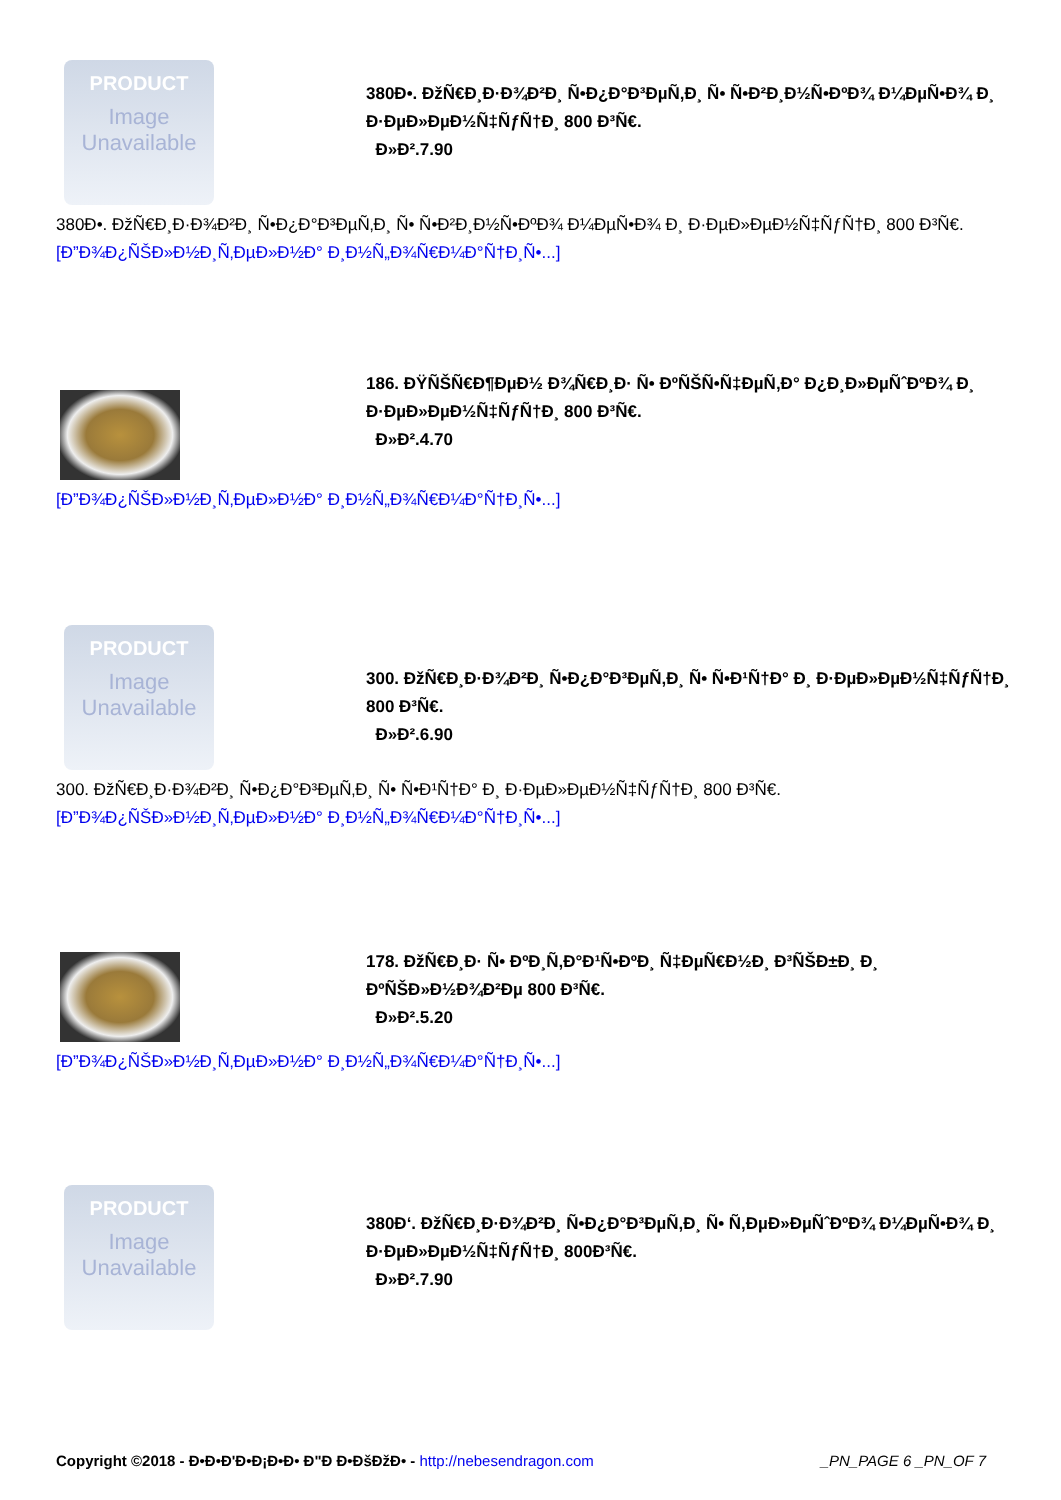PRODUCT
Image
Unavailable
380Ð•. ÐžÑ€Ð¸Ð·Ð¾Ð²Ð¸ Ñ•Ð¿Ð°Ð³ÐµÑ‚Ð¸ Ñ• Ñ•Ð²Ð¸Ð½Ñ•ÐºÐ¾ Ð¼ÐµÑ•Ð¾ Ð¸ Ð·ÐµÐ»ÐµÐ½Ñ‡ÑƒÑ†Ð¸ 800 Ð³Ñ€.
Ð»Ð².7.90
380Ð•. ÐžÑ€Ð¸Ð·Ð¾Ð²Ð¸ Ñ•Ð¿Ð°Ð³ÐµÑ‚Ð¸ Ñ• Ñ•Ð²Ð¸Ð½Ñ•ÐºÐ¾ Ð¼ÐµÑ•Ð¾ Ð¸ Ð·ÐµÐ»ÐµÐ½Ñ‡ÑƒÑ†Ð¸ 800 Ð³Ñ€. [Ð”Ð¾Ð¿ÑŠÐ»Ð½Ð¸Ñ‚ÐµÐ»Ð½Ð° Ð¸Ð½Ñ„Ð¾Ñ€Ð¼Ð°Ñ†Ð¸Ñ•...]
186. ÐŸÑŠÑ€Ð¶ÐµÐ½ Ð¾Ñ€Ð¸Ð· Ñ• ÐºÑŠÑ•Ñ‡ÐµÑ‚Ð° Ð¿Ð¸Ð»ÐµÑˆÐºÐ¾ Ð¸ Ð·ÐµÐ»ÐµÐ½Ñ‡ÑƒÑ†Ð¸ 800 Ð³Ñ€.
Ð»Ð².4.70
[Ð”Ð¾Ð¿ÑŠÐ»Ð½Ð¸Ñ‚ÐµÐ»Ð½Ð° Ð¸Ð½Ñ„Ð¾Ñ€Ð¼Ð°Ñ†Ð¸Ñ•...]
PRODUCT
Image
Unavailable
300. ÐžÑ€Ð¸Ð·Ð¾Ð²Ð¸ Ñ•Ð¿Ð°Ð³ÐµÑ‚Ð¸ Ñ• Ñ•Ð¹Ñ†Ð° Ð¸ Ð·ÐµÐ»ÐµÐ½Ñ‡ÑƒÑ†Ð¸ 800 Ð³Ñ€.
Ð»Ð².6.90
300. ÐžÑ€Ð¸Ð·Ð¾Ð²Ð¸ Ñ•Ð¿Ð°Ð³ÐµÑ‚Ð¸ Ñ• Ñ•Ð¹Ñ†Ð° Ð¸ Ð·ÐµÐ»ÐµÐ½Ñ‡ÑƒÑ†Ð¸ 800 Ð³Ñ€.
[Ð”Ð¾Ð¿ÑŠÐ»Ð½Ð¸Ñ‚ÐµÐ»Ð½Ð° Ð¸Ð½Ñ„Ð¾Ñ€Ð¼Ð°Ñ†Ð¸Ñ•...]
178. ÐžÑ€Ð¸Ð· Ñ• ÐºÐ¸Ñ‚Ð°Ð¹Ñ•ÐºÐ¸ Ñ‡ÐµÑ€Ð½Ð¸ Ð³ÑŠÐ±Ð¸ Ð¸ ÐºÑŠÐ»Ð½Ð¾Ð²Ðµ 800 Ð³Ñ€.
Ð»Ð².5.20
[Ð”Ð¾Ð¿ÑŠÐ»Ð½Ð¸Ñ‚ÐµÐ»Ð½Ð° Ð¸Ð½Ñ„Ð¾Ñ€Ð¼Ð°Ñ†Ð¸Ñ•...]
PRODUCT
Image
Unavailable
380Ð‘. ÐžÑ€Ð¸Ð·Ð¾Ð²Ð¸ Ñ•Ð¿Ð°Ð³ÐµÑ‚Ð¸ Ñ• Ñ‚ÐµÐ»ÐµÑˆÐºÐ¾ Ð¼ÐµÑ•Ð¾ Ð¸ Ð·ÐµÐ»ÐµÐ½Ñ‡ÑƒÑ†Ð¸ 800Ð³Ñ€.
Ð»Ð².7.90
Copyright ©2018 - Ð•Ð•Ð'Ð•Ð¡Ð•Ð• Ð"Ð Ð•ÐšÐžÐ• - http://nebesendragon.com _PN_PAGE 6 _PN_OF 7